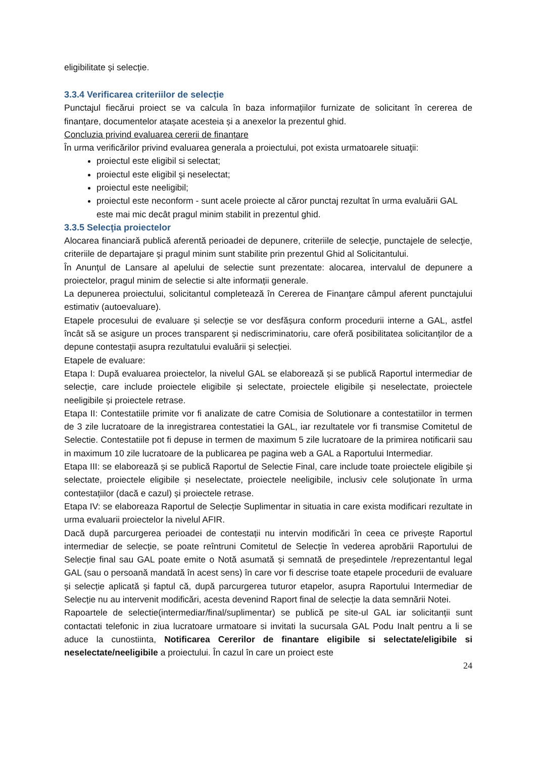eligibilitate și selecție.
3.3.4 Verificarea criteriilor de selecție
Punctajul fiecărui proiect se va calcula în baza informațiilor furnizate de solicitant în cererea de finanțare, documentelor atașate acesteia și a anexelor la prezentul ghid.
Concluzia privind evaluarea cererii de finanțare
În urma verificărilor privind evaluarea generala a proiectului, pot exista urmatoarele situaţii:
proiectul este eligibil si selectat;
proiectul este eligibil şi neselectat;
proiectul este neeligibil;
proiectul este neconform - sunt acele proiecte al căror punctaj rezultat în urma evaluării GAL este mai mic decât pragul minim stabilit in prezentul ghid.
3.3.5 Selecţia proiectelor
Alocarea financiară publică aferentă perioadei de depunere, criteriile de selecţie, punctajele de selecţie, criteriile de departajare şi pragul minim sunt stabilite prin prezentul Ghid al Solicitantului.
În Anunţul de Lansare al apelului de selectie sunt prezentate: alocarea, intervalul de depunere a proiectelor, pragul minim de selectie si alte informații generale.
La depunerea proiectului, solicitantul completează în Cererea de Finanţare câmpul aferent punctajului estimativ (autoevaluare).
Etapele procesului de evaluare și selecție se vor desfășura conform procedurii interne a GAL, astfel încât să se asigure un proces transparent și nediscriminatoriu, care oferă posibilitatea solicitanților de a depune contestații asupra rezultatului evaluării și selecției.
Etapele de evaluare:
Etapa I: După evaluarea proiectelor, la nivelul GAL se elaborează și se publică Raportul intermediar de selecție, care include proiectele eligibile și selectate, proiectele eligibile și neselectate, proiectele neeligibile și proiectele retrase.
Etapa II: Contestatiile primite vor fi analizate de catre Comisia de Solutionare a contestatiilor in termen de 3 zile lucratoare de la inregistrarea contestatiei la GAL, iar rezultatele vor fi transmise Comitetul de Selectie. Contestatiile pot fi depuse in termen de maximum 5 zile lucratoare de la primirea notificarii sau in maximum 10 zile lucratoare de la publicarea pe pagina web a GAL a Raportului Intermediar.
Etapa III: se elaborează și se publică Raportul de Selectie Final, care include toate proiectele eligibile și selectate, proiectele eligibile și neselectate, proiectele neeligibile, inclusiv cele soluționate în urma contestațiilor (dacă e cazul) și proiectele retrase.
Etapa IV: se elaboreaza Raportul de Selecție Suplimentar in situatia in care exista modificari rezultate in urma evaluarii proiectelor la nivelul AFIR.
Dacă după parcurgerea perioadei de contestații nu intervin modificări în ceea ce privește Raportul intermediar de selecție, se poate reîntruni Comitetul de Selecție în vederea aprobării Raportului de Selecție final sau GAL poate emite o Notă asumată și semnată de președintele /reprezentantul legal GAL (sau o persoană mandată în acest sens) în care vor fi descrise toate etapele procedurii de evaluare și selecție aplicată și faptul că, după parcurgerea tuturor etapelor, asupra Raportului Intermediar de Selecție nu au intervenit modificări, acesta devenind Raport final de selecție la data semnării Notei.
Rapoartele de selectie(intermediar/final/suplimentar) se publică pe site-ul GAL iar solicitanții sunt contactati telefonic in ziua lucratoare urmatoare si invitati la sucursala GAL Podu Inalt pentru a li se aduce la cunostiinta, Notificarea Cererilor de finantare eligibile si selectate/eligibile si neselectate/neeligibile a proiectului. În cazul în care un proiect este
24